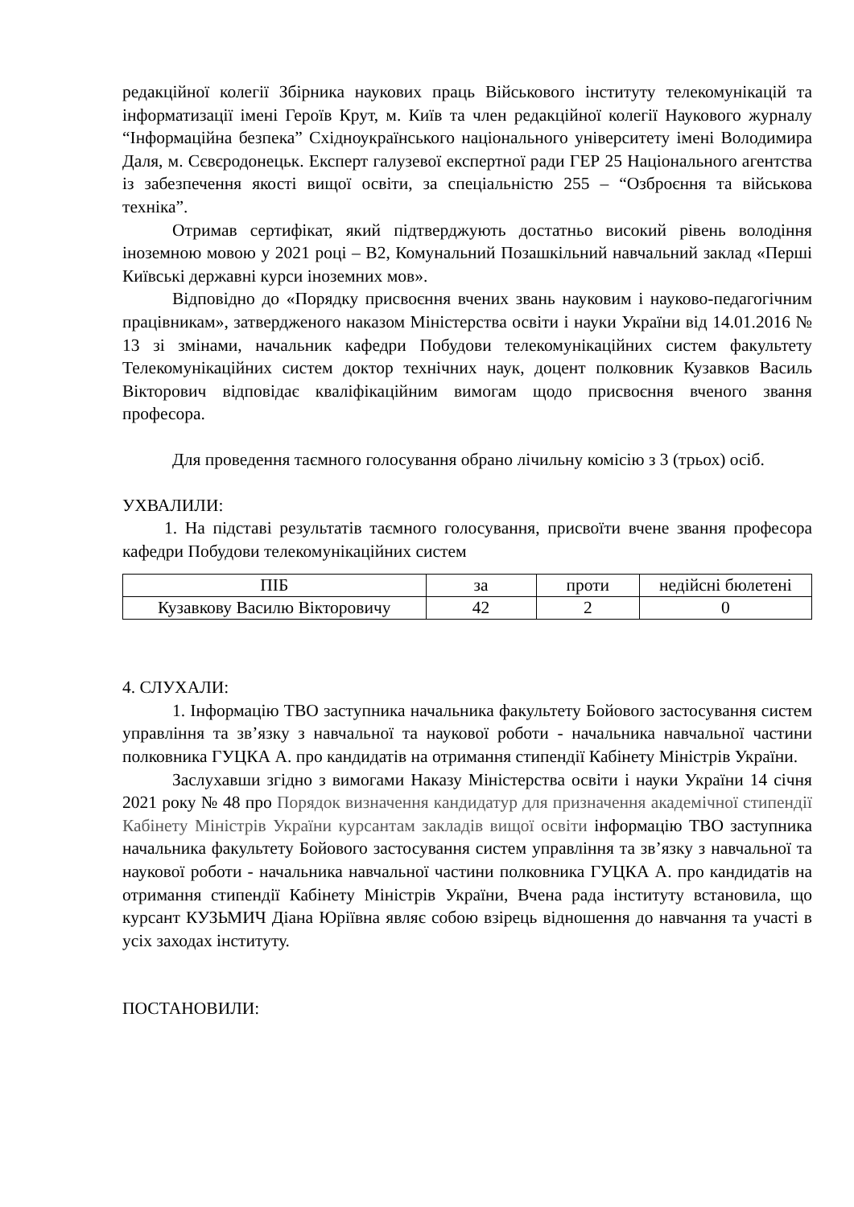редакційної колегії Збірника наукових праць Військового інституту телекомунікацій та інформатизації імені Героїв Крут, м. Київ та член редакційної колегії Наукового журналу “Інформаційна безпека” Східноукраїнського національного університету імені Володимира Даля, м. Сєвєродонецьк. Експерт галузевої експертної ради ГЕР 25 Національного агентства із забезпечення якості вищої освіти, за спеціальністю 255 – “Озброєння та військова техніка”.
Отримав сертифікат, який підтверджують достатньо високий рівень володіння іноземною мовою у 2021 році – В2, Комунальний Позашкільний навчальний заклад «Перші Київські державні курси іноземних мов».
Відповідно до «Порядку присвоєння вчених звань науковим і науково-педагогічним працівникам», затвердженого наказом Міністерства освіти і науки України від 14.01.2016 № 13 зі змінами, начальник кафедри Побудови телекомунікаційних систем факультету Телекомунікаційних систем доктор технічних наук, доцент полковник Кузавков Василь Вікторович відповідає кваліфікаційним вимогам щодо присвоєння вченого звання професора.
Для проведення таємного голосування обрано лічильну комісію з 3 (трьох) осіб.
УХВАЛИЛИ:
1. На підставі результатів таємного голосування, присвоїти вчене звання професора кафедри Побудови телекомунікаційних систем
| ПІБ | за | проти | недійсні бюлетені |
| --- | --- | --- | --- |
| Кузавкову Василю Вікторовичу | 42 | 2 | 0 |
4. СЛУХАЛИ:
1. Інформацію ТВО заступника начальника факультету Бойового застосування систем управління та зв’язку з навчальної та наукової роботи - начальника навчальної частини полковника ГУЦКА А. про кандидатів на отримання стипендії Кабінету Міністрів України.
Заслухавши згідно з вимогами Наказу Міністерства освіти і науки України 14 січня 2021 року № 48 про Порядок визначення кандидатур для призначення академічної стипендії Кабінету Міністрів України курсантам закладів вищої освіти інформацію ТВО заступника начальника факультету Бойового застосування систем управління та зв’язку з навчальної та наукової роботи - начальника навчальної частини полковника ГУЦКА А. про кандидатів на отримання стипендії Кабінету Міністрів України, Вчена рада інституту встановила, що курсант КУЗЬМИЧ Діана Юріївна являє собою взірець відношення до навчання та участі в усіх заходах інституту.
ПОСТАНОВИЛИ: